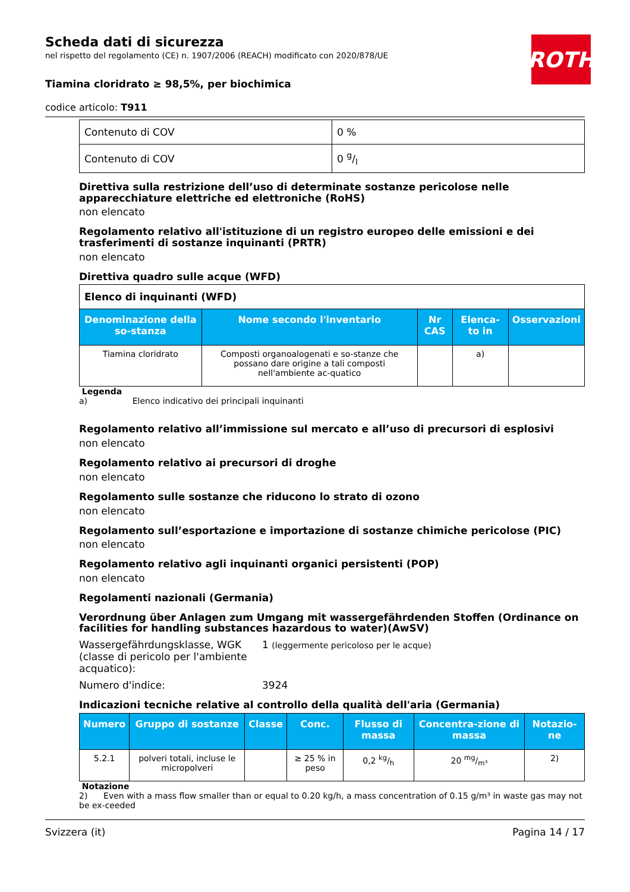ROTH
Scheda dati di sicurezza
nel rispetto del regolamento (CE) n. 1907/2006 (REACH) modificato con 2020/878/UE
Tiamina cloridrato ≥ 98,5%, per biochimica
codice articolo: T911
| Contenuto di COV | 0 % |
| Contenuto di COV | 0 g/l |
Direttiva sulla restrizione dell’uso di determinate sostanze pericolose nelle apparecchiature elettriche ed elettroniche (RoHS)
non elencato
Regolamento relativo all'istituzione di un registro europeo delle emissioni e dei trasferimenti di sostanze inquinanti (PRTR)
non elencato
Direttiva quadro sulle acque (WFD)
| Elenco di inquinanti (WFD) | | | | |
| Denominazione della so-stanza | Nome secondo l'inventario | Nr CAS | Elenca-to in | Osservazioni |
| Tiamina cloridrato | Composti organoalogenati e so-stanze che possano dare origine a tali composti nell'ambiente ac-quatico | | a) | |
Legenda
a) Elenco indicativo dei principali inquinanti
Regolamento relativo all’immissione sul mercato e all’uso di precursori di esplosivi
non elencato
Regolamento relativo ai precursori di droghe
non elencato
Regolamento sulle sostanze che riducono lo strato di ozono
non elencato
Regolamento sull’esportazione e importazione di sostanze chimiche pericolose (PIC)
non elencato
Regolamento relativo agli inquinanti organici persistenti (POP)
non elencato
Regolamenti nazionali (Germania)
Verordnung über Anlagen zum Umgang mit wassergefährdenden Stoffen (Ordinance on facilities for handling substances hazardous to water)(AwSV)
Wassergefährdungsklasse, WGK (classe di pericolo per l'ambiente acquatico):
1 (leggermente pericoloso per le acque)
Numero d'indice: 3924
Indicazioni tecniche relative al controllo della qualità dell'aria (Germania)
| Numero | Gruppo di sostanze | Classe | Conc. | Flusso di massa | Concentra-zione di massa | Notazio-ne |
| --- | --- | --- | --- | --- | --- | --- |
| 5.2.1 | polveri totali, incluse le micropolveri | | ≥ 25 % in peso | 0,2 kg/h | 20 mg/m³ | 2) |
Notazione
2) Even with a mass flow smaller than or equal to 0.20 kg/h, a mass concentration of 0.15 g/m³ in waste gas may not be ex-ceeded
Svizzera (it) Pagina 14 / 17